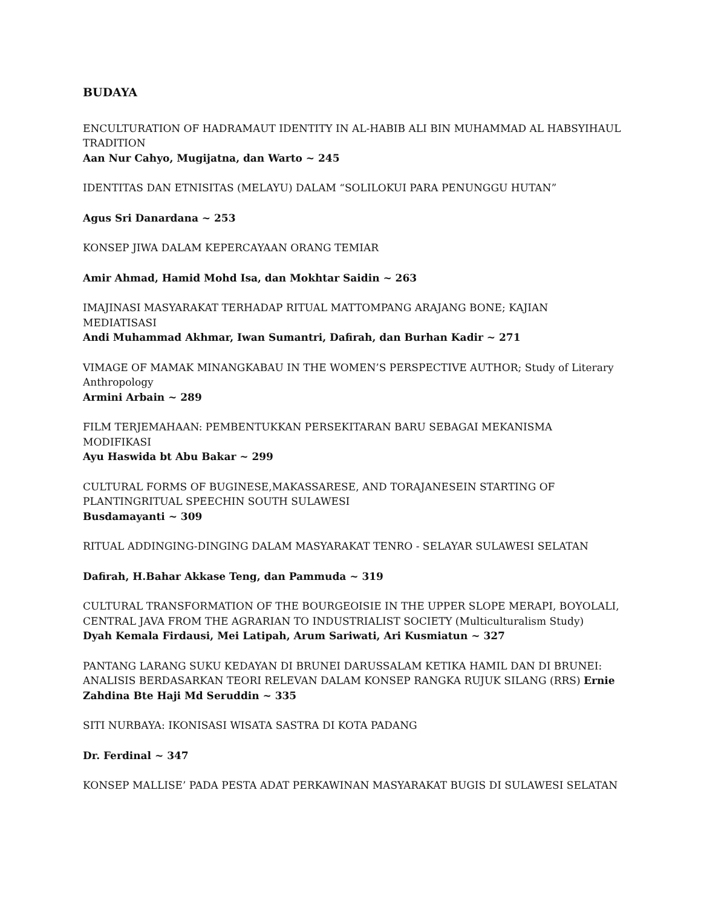BUDAYA
ENCULTURATION OF HADRAMAUT IDENTITY IN AL-HABIB ALI BIN MUHAMMAD AL HABSYIHAUL TRADITION
Aan Nur Cahyo, Mugijatna, dan Warto ~ 245
IDENTITAS DAN ETNISITAS (MELAYU) DALAM “SOLILOKUI PARA PENUNGGU HUTAN”
Agus Sri Danardana ~ 253
KONSEP JIWA DALAM KEPERCAYAAN ORANG TEMIAR
Amir Ahmad, Hamid Mohd Isa, dan Mokhtar Saidin ~ 263
IMAJINASI MASYARAKAT TERHADAP RITUAL MATTOMPANG ARAJANG BONE; KAJIAN MEDIATISASI
Andi Muhammad Akhmar, Iwan Sumantri, Dafirah, dan Burhan Kadir ~ 271
VIMAGE OF MAMAK MINANGKABAU IN THE WOMEN’S PERSPECTIVE AUTHOR; Study of Literary Anthropology
Armini Arbain ~ 289
FILM TERJEMAHAAN: PEMBENTUKKAN PERSEKITARAN BARU SEBAGAI MEKANISMA MODIFIKASI
Ayu Haswida bt Abu Bakar ~ 299
CULTURAL FORMS OF BUGINESE,MAKASSARESE, AND TORAJANESEIN STARTING OF PLANTINGRITUAL SPEECHIN SOUTH SULAWESI
Busdamayanti ~ 309
RITUAL ADDINGING-DINGING DALAM MASYARAKAT TENRO - SELAYAR SULAWESI SELATAN
Dafirah, H.Bahar Akkase Teng, dan Pammuda ~ 319
CULTURAL TRANSFORMATION OF THE BOURGEOISIE IN THE UPPER SLOPE MERAPI, BOYOLALI, CENTRAL JAVA FROM THE AGRARIAN TO INDUSTRIALIST SOCIETY (Multiculturalism Study)
Dyah Kemala Firdausi, Mei Latipah, Arum Sariwati, Ari Kusmiatun ~ 327
PANTANG LARANG SUKU KEDAYAN DI BRUNEI DARUSSALAM KETIKA HAMIL DAN DI BRUNEI: ANALISIS BERDASARKAN TEORI RELEVAN DALAM KONSEP RANGKA RUJUK SILANG (RRS) Ernie Zahdina Bte Haji Md Seruddin ~ 335
SITI NURBAYA: IKONISASI WISATA SASTRA DI KOTA PADANG
Dr. Ferdinal ~ 347
KONSEP MALLISE’ PADA PESTA ADAT PERKAWINAN MASYARAKAT BUGIS DI SULAWESI SELATAN